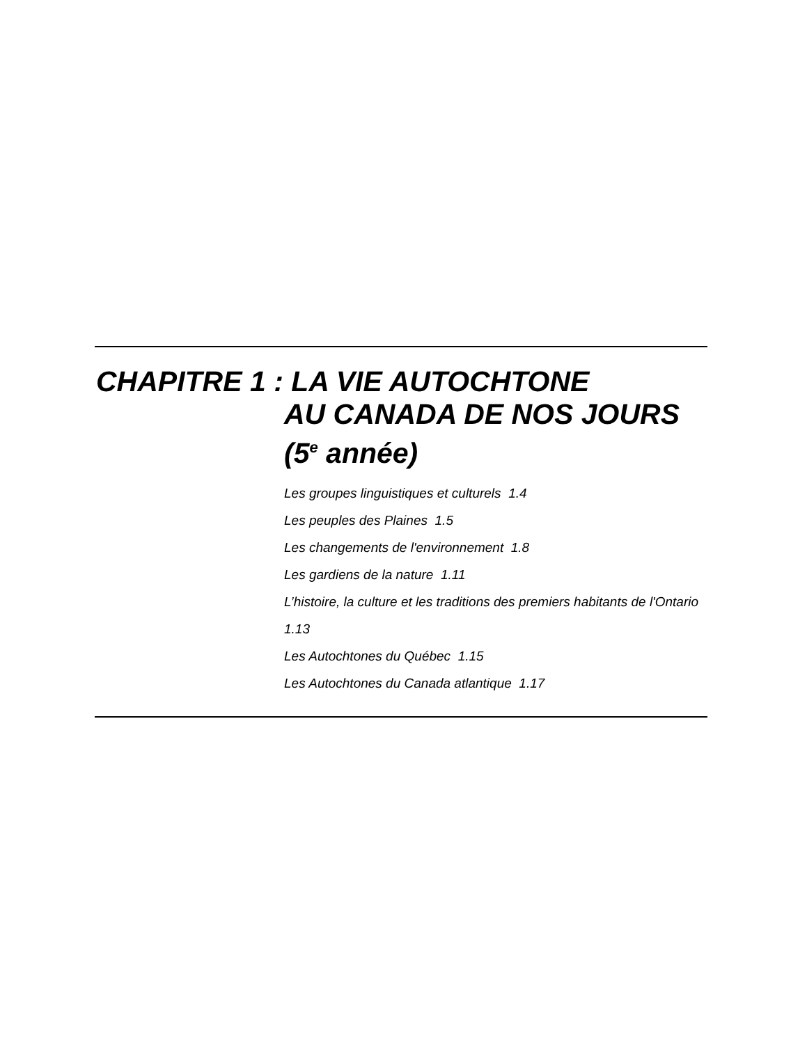CHAPITRE 1 : LA VIE AUTOCHTONE
AU CANADA DE NOS JOURS
(5<sup>e</sup> année)
Les groupes linguistiques et culturels 1.4
Les peuples des Plaines 1.5
Les changements de l'environnement 1.8
Les gardiens de la nature 1.11
L’histoire, la culture et les traditions des premiers habitants de l'Ontario 1.13
Les Autochtones du Québec 1.15
Les Autochtones du Canada atlantique 1.17